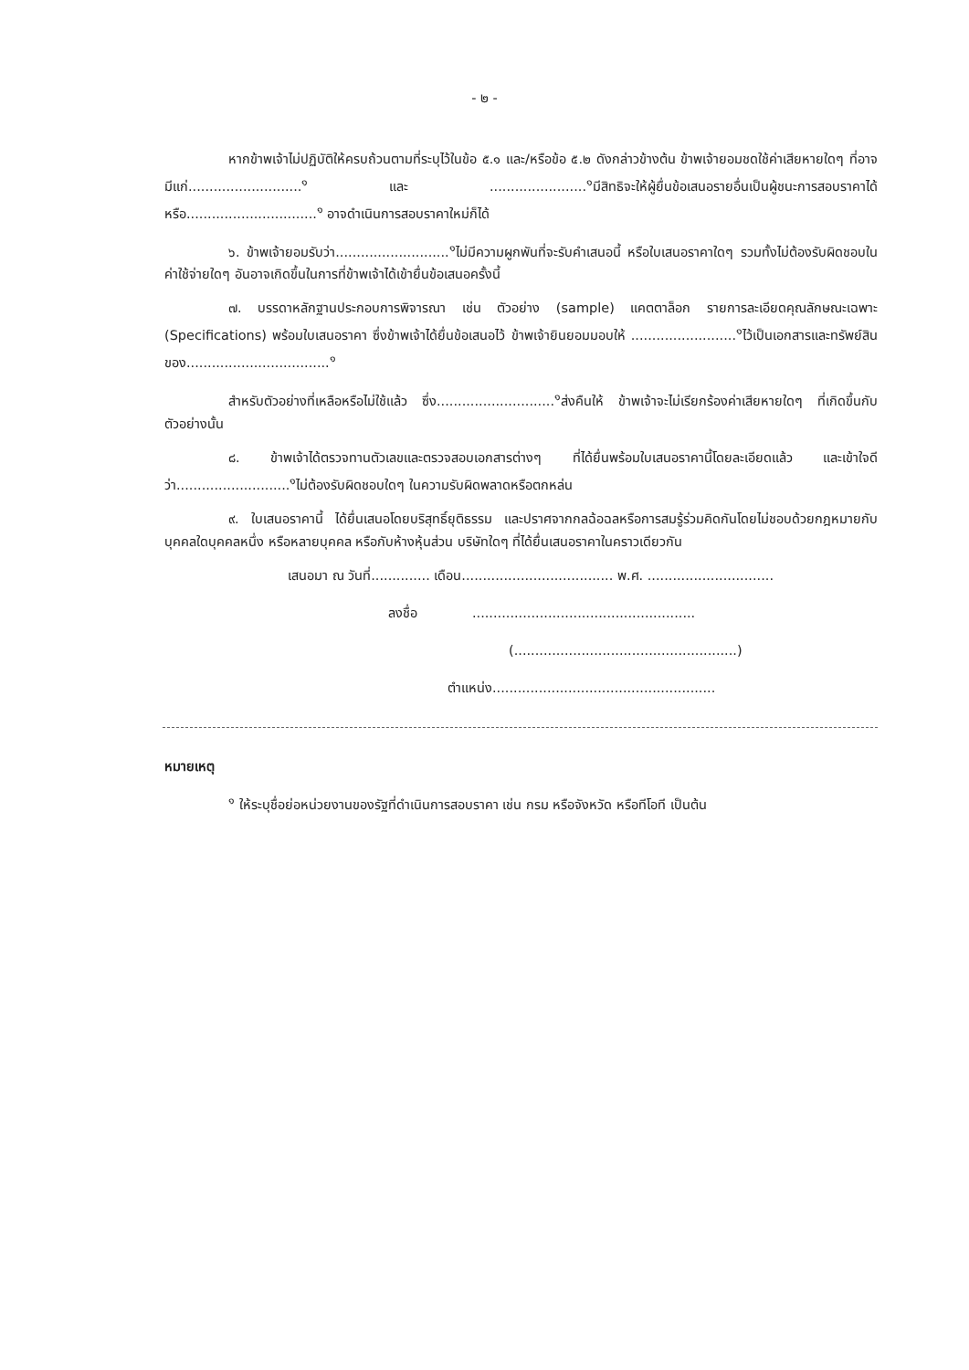- ๒ -
หากข้าพเจ้าไม่ปฏิบัติให้ครบถ้วนตามที่ระบุไว้ในข้อ ๕.๑ และ/หรือข้อ ๕.๒ ดังกล่าวข้างต้น ข้าพเจ้ายอมชดใช้ค่าเสียหายใดๆ ที่อาจมีแก่...........................<sup>๑</sup> และ .......................<sup>๑</sup>มีสิทธิจะให้ผู้ยื่นข้อเสนอรายอื่นเป็นผู้ชนะการสอบราคาได้ หรือ...............................<sup>๑</sup> อาจดำเนินการสอบราคาใหม่ก็ได้
๖. ข้าพเจ้ายอมรับว่า...........................<sup>๑</sup>ไม่มีความผูกพันที่จะรับคำเสนอนี้ หรือใบเสนอราคาใดๆ รวมทั้งไม่ต้องรับผิดชอบในค่าใช้จ่ายใดๆ อันอาจเกิดขึ้นในการที่ข้าพเจ้าได้เข้ายื่นข้อเสนอครั้งนี้
๗. บรรดาหลักฐานประกอบการพิจารณา เช่น ตัวอย่าง (sample) แคตตาล็อก รายการละเอียดคุณลักษณะเฉพาะ (Specifications) พร้อมใบเสนอราคา ซึ่งข้าพเจ้าได้ยื่นข้อเสนอไว้ ข้าพเจ้ายินยอมมอบให้ .........................<sup>๑</sup>ไว้เป็นเอกสารและทรัพย์สินของ..................................<sup>๑</sup>
สำหรับตัวอย่างที่เหลือหรือไม่ใช้แล้ว ซึ่ง............................<sup>๑</sup>ส่งคืนให้ ข้าพเจ้าจะไม่เรียกร้องค่าเสียหายใดๆ ที่เกิดขึ้นกับตัวอย่างนั้น
๘. ข้าพเจ้าได้ตรวจทานตัวเลขและตรวจสอบเอกสารต่างๆ ที่ได้ยื่นพร้อมใบเสนอราคานี้โดยละเอียดแล้ว และเข้าใจดีว่า...........................<sup>๑</sup>ไม่ต้องรับผิดชอบใดๆ ในความรับผิดพลาดหรือตกหล่น
๙. ใบเสนอราคานี้ ได้ยื่นเสนอโดยบริสุทธิ์ยุติธรรม และปราศจากกลฉ้อฉลหรือการสมรู้ร่วมคิดกันโดยไม่ชอบด้วยกฎหมายกับบุคคลใดบุคคลหนึ่ง หรือหลายบุคคล หรือกับห้างหุ้นส่วน บริษัทใดๆ ที่ได้ยื่นเสนอราคาในคราวเดียวกัน
เสนอมา ณ วันที่.............. เดือน.................................... พ.ศ. ..............................
ลงชื่อ .....................................................
(.....................................................)
ตำแหน่ง.....................................................
หมายเหตุ
<sup>๑</sup> ให้ระบุชื่อย่อหน่วยงานของรัฐที่ดำเนินการสอบราคา เช่น กรม หรือจังหวัด หรือทีโอที เป็นต้น